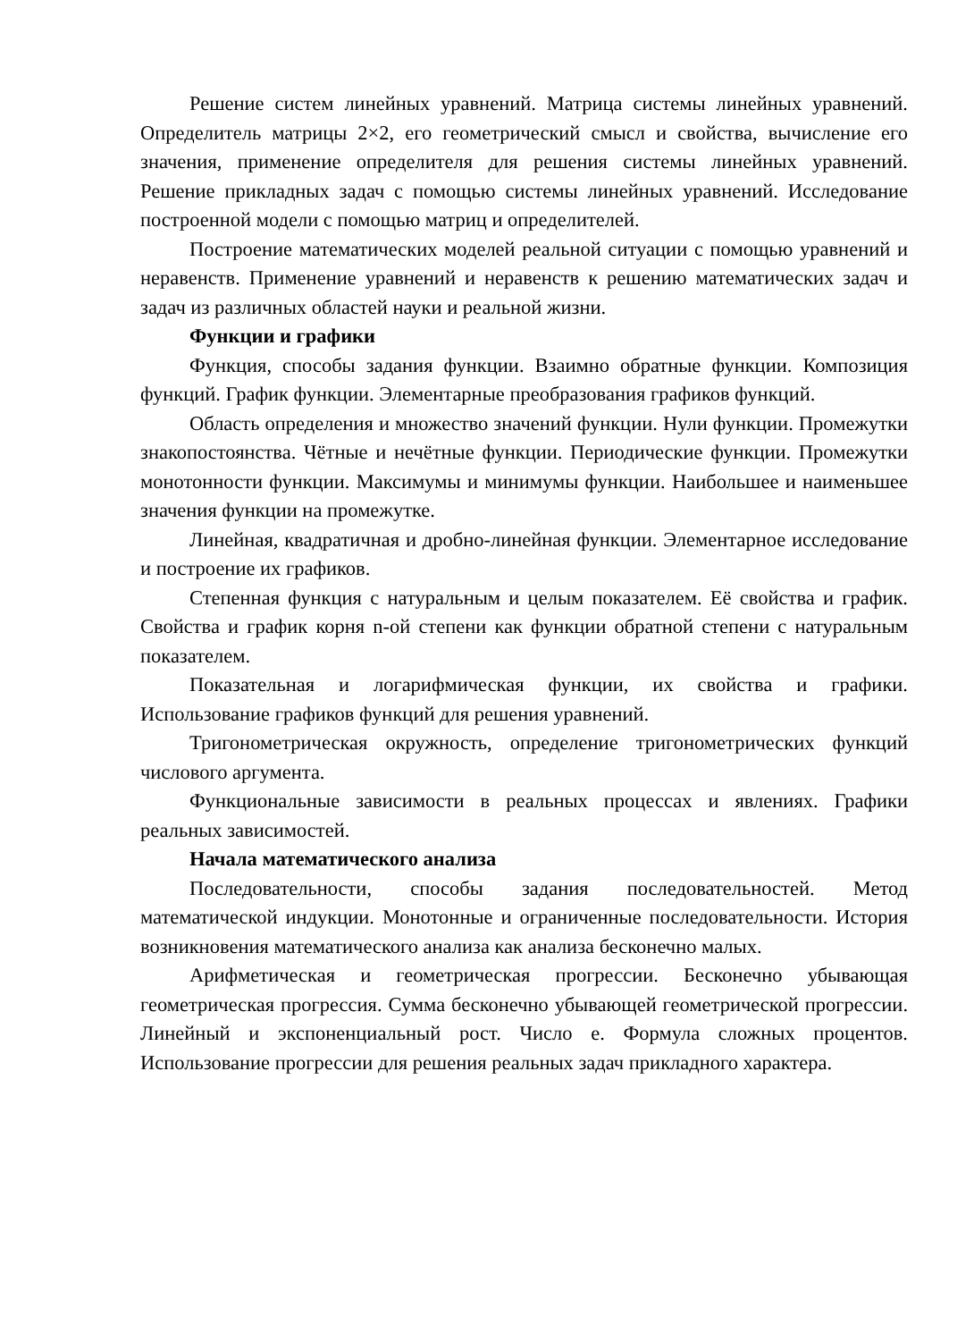Решение систем линейных уравнений. Матрица системы линейных уравнений. Определитель матрицы 2×2, его геометрический смысл и свойства, вычисление его значения, применение определителя для решения системы линейных уравнений. Решение прикладных задач с помощью системы линейных уравнений. Исследование построенной модели с помощью матриц и определителей.
Построение математических моделей реальной ситуации с помощью уравнений и неравенств. Применение уравнений и неравенств к решению математических задач и задач из различных областей науки и реальной жизни.
Функции и графики
Функция, способы задания функции. Взаимно обратные функции. Композиция функций. График функции. Элементарные преобразования графиков функций.
Область определения и множество значений функции. Нули функции. Промежутки знакопостоянства. Чётные и нечётные функции. Периодические функции. Промежутки монотонности функции. Максимумы и минимумы функции. Наибольшее и наименьшее значения функции на промежутке.
Линейная, квадратичная и дробно-линейная функции. Элементарное исследование и построение их графиков.
Степенная функция с натуральным и целым показателем. Её свойства и график. Свойства и график корня n-ой степени как функции обратной степени с натуральным показателем.
Показательная и логарифмическая функции, их свойства и графики. Использование графиков функций для решения уравнений.
Тригонометрическая окружность, определение тригонометрических функций числового аргумента.
Функциональные зависимости в реальных процессах и явлениях. Графики реальных зависимостей.
Начала математического анализа
Последовательности, способы задания последовательностей. Метод математической индукции. Монотонные и ограниченные последовательности. История возникновения математического анализа как анализа бесконечно малых.
Арифметическая и геометрическая прогрессии. Бесконечно убывающая геометрическая прогрессия. Сумма бесконечно убывающей геометрической прогрессии. Линейный и экспоненциальный рост. Число е. Формула сложных процентов. Использование прогрессии для решения реальных задач прикладного характера.